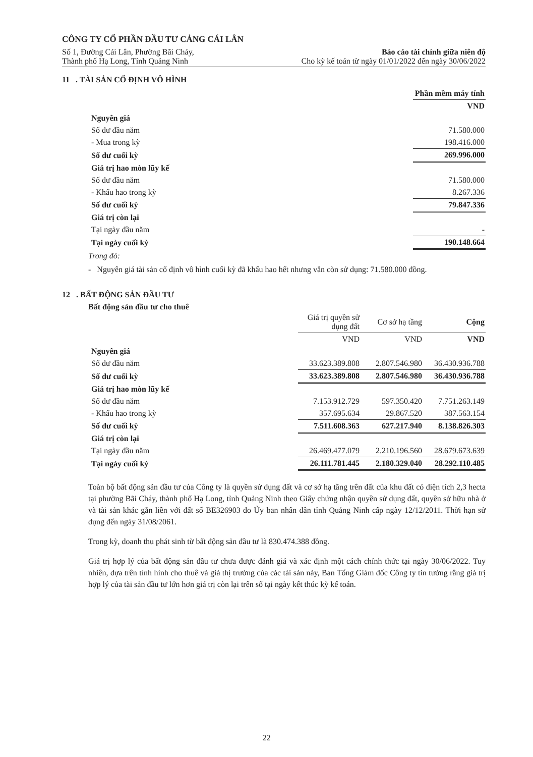CÔNG TY CỔ PHẦN ĐẦU TƯ CẢNG CÁI LÂN
Số 1, Đường Cái Lân, Phường Bãi Cháy,
Thành phố Hạ Long, Tỉnh Quảng Ninh
Báo cáo tài chính giữa niên độ
Cho kỳ kế toán từ ngày 01/01/2022 đến ngày 30/06/2022
11 . TÀI SẢN CỐ ĐỊNH VÔ HÌNH
| | | Phần mềm máy tính |
| | | VND |
| | Nguyên giá | |
| | Số dư đầu năm | 71.580.000 |
| | - Mua trong kỳ | 198.416.000 |
| | Số dư cuối kỳ | 269.996.000 |
| | Giá trị hao mòn lũy kế | |
| | Số dư đầu năm | 71.580.000 |
| | - Khấu hao trong kỳ | 8.267.336 |
| | Số dư cuối kỳ | 79.847.336 |
| | Giá trị còn lại | |
| | Tại ngày đầu năm | - |
| | Tại ngày cuối kỳ | 190.148.664 |
Trong đó:
- Nguyên giá tài sản cố định vô hình cuối kỳ đã khấu hao hết nhưng vẫn còn sử dụng: 71.580.000 đồng.
12 . BẤT ĐỘNG SẢN ĐẦU TƯ
Bất động sản đầu tư cho thuê
| | | Giá trị quyền sử dụng đất | Cơ sở hạ tầng | Cộng |
| | | VND | VND | VND |
| | Nguyên giá | | | |
| | Số dư đầu năm | 33.623.389.808 | 2.807.546.980 | 36.430.936.788 |
| | Số dư cuối kỳ | 33.623.389.808 | 2.807.546.980 | 36.430.936.788 |
| | Giá trị hao mòn lũy kế | | | |
| | Số dư đầu năm | 7.153.912.729 | 597.350.420 | 7.751.263.149 |
| | - Khấu hao trong kỳ | 357.695.634 | 29.867.520 | 387.563.154 |
| | Số dư cuối kỳ | 7.511.608.363 | 627.217.940 | 8.138.826.303 |
| | Giá trị còn lại | | | |
| | Tại ngày đầu năm | 26.469.477.079 | 2.210.196.560 | 28.679.673.639 |
| | Tại ngày cuối kỳ | 26.111.781.445 | 2.180.329.040 | 28.292.110.485 |
Toàn bộ bất động sản đầu tư của Công ty là quyền sử dụng đất và cơ sở hạ tầng trên đất của khu đất có diện tích 2,3 hecta tại phường Bãi Cháy, thành phố Hạ Long, tỉnh Quảng Ninh theo Giấy chứng nhận quyền sử dụng đất, quyền sở hữu nhà ở và tài sản khác gắn liền với đất số BE326903 do Ủy ban nhân dân tỉnh Quảng Ninh cấp ngày 12/12/2011. Thời hạn sử dụng đến ngày 31/08/2061.
Trong kỳ, doanh thu phát sinh từ bất động sản đầu tư là 830.474.388 đồng.
Giá trị hợp lý của bất động sản đầu tư chưa được đánh giá và xác định một cách chính thức tại ngày 30/06/2022. Tuy nhiên, dựa trên tình hình cho thuê và giá thị trường của các tài sản này, Ban Tổng Giám đốc Công ty tin tưởng rằng giá trị hợp lý của tài sản đầu tư lớn hơn giá trị còn lại trên sổ tại ngày kết thúc kỳ kế toán.
22